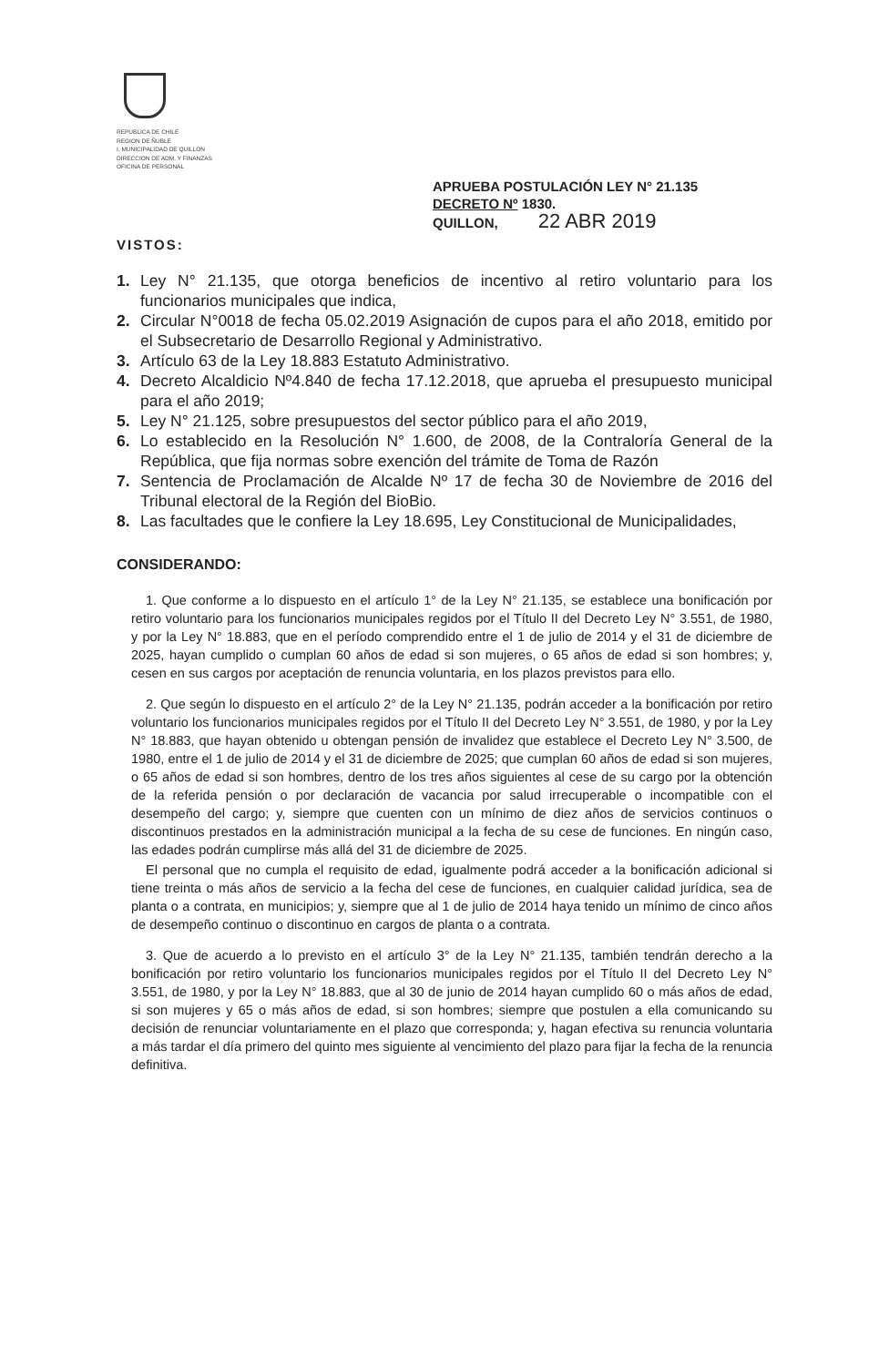REPUBLICA DE CHILE
REGION DE ÑUBLE
I. MUNICIPALIDAD DE QUILLON
DIRECCION DE ADM. Y FINANZAS
OFICINA DE PERSONAL
APRUEBA POSTULACIÓN LEY N° 21.135
DECRETO Nº 1830.
QUILLON, 22 ABR 2019
VISTOS:
1. Ley N° 21.135, que otorga beneficios de incentivo al retiro voluntario para los funcionarios municipales que indica,
2. Circular N°0018 de fecha 05.02.2019 Asignación de cupos para el año 2018, emitido por el Subsecretario de Desarrollo Regional y Administrativo.
3. Artículo 63 de la Ley 18.883 Estatuto Administrativo.
4. Decreto Alcaldicio Nº4.840 de fecha 17.12.2018, que aprueba el presupuesto municipal para el año 2019;
5. Ley N° 21.125, sobre presupuestos del sector público para el año 2019,
6. Lo establecido en la Resolución N° 1.600, de 2008, de la Contraloría General de la República, que fija normas sobre exención del trámite de Toma de Razón
7. Sentencia de Proclamación de Alcalde Nº 17 de fecha 30 de Noviembre de 2016 del Tribunal electoral de la Región del BioBio.
8. Las facultades que le confiere la Ley 18.695, Ley Constitucional de Municipalidades,
CONSIDERANDO:
1. Que conforme a lo dispuesto en el artículo 1° de la Ley N° 21.135, se establece una bonificación por retiro voluntario para los funcionarios municipales regidos por el Título II del Decreto Ley N° 3.551, de 1980, y por la Ley N° 18.883, que en el período comprendido entre el 1 de julio de 2014 y el 31 de diciembre de 2025, hayan cumplido o cumplan 60 años de edad si son mujeres, o 65 años de edad si son hombres; y, cesen en sus cargos por aceptación de renuncia voluntaria, en los plazos previstos para ello.
2. Que según lo dispuesto en el artículo 2° de la Ley N° 21.135, podrán acceder a la bonificación por retiro voluntario los funcionarios municipales regidos por el Título II del Decreto Ley N° 3.551, de 1980, y por la Ley N° 18.883, que hayan obtenido u obtengan pensión de invalidez que establece el Decreto Ley N° 3.500, de 1980, entre el 1 de julio de 2014 y el 31 de diciembre de 2025; que cumplan 60 años de edad si son mujeres, o 65 años de edad si son hombres, dentro de los tres años siguientes al cese de su cargo por la obtención de la referida pensión o por declaración de vacancia por salud irrecuperable o incompatible con el desempeño del cargo; y, siempre que cuenten con un mínimo de diez años de servicios continuos o discontinuos prestados en la administración municipal a la fecha de su cese de funciones. En ningún caso, las edades podrán cumplirse más allá del 31 de diciembre de 2025.
El personal que no cumpla el requisito de edad, igualmente podrá acceder a la bonificación adicional si tiene treinta o más años de servicio a la fecha del cese de funciones, en cualquier calidad jurídica, sea de planta o a contrata, en municipios; y, siempre que al 1 de julio de 2014 haya tenido un mínimo de cinco años de desempeño continuo o discontinuo en cargos de planta o a contrata.
3. Que de acuerdo a lo previsto en el artículo 3° de la Ley N° 21.135, también tendrán derecho a la bonificación por retiro voluntario los funcionarios municipales regidos por el Título II del Decreto Ley N° 3.551, de 1980, y por la Ley N° 18.883, que al 30 de junio de 2014 hayan cumplido 60 o más años de edad, si son mujeres y 65 o más años de edad, si son hombres; siempre que postulen a ella comunicando su decisión de renunciar voluntariamente en el plazo que corresponda; y, hagan efectiva su renuncia voluntaria a más tardar el día primero del quinto mes siguiente al vencimiento del plazo para fijar la fecha de la renuncia definitiva.